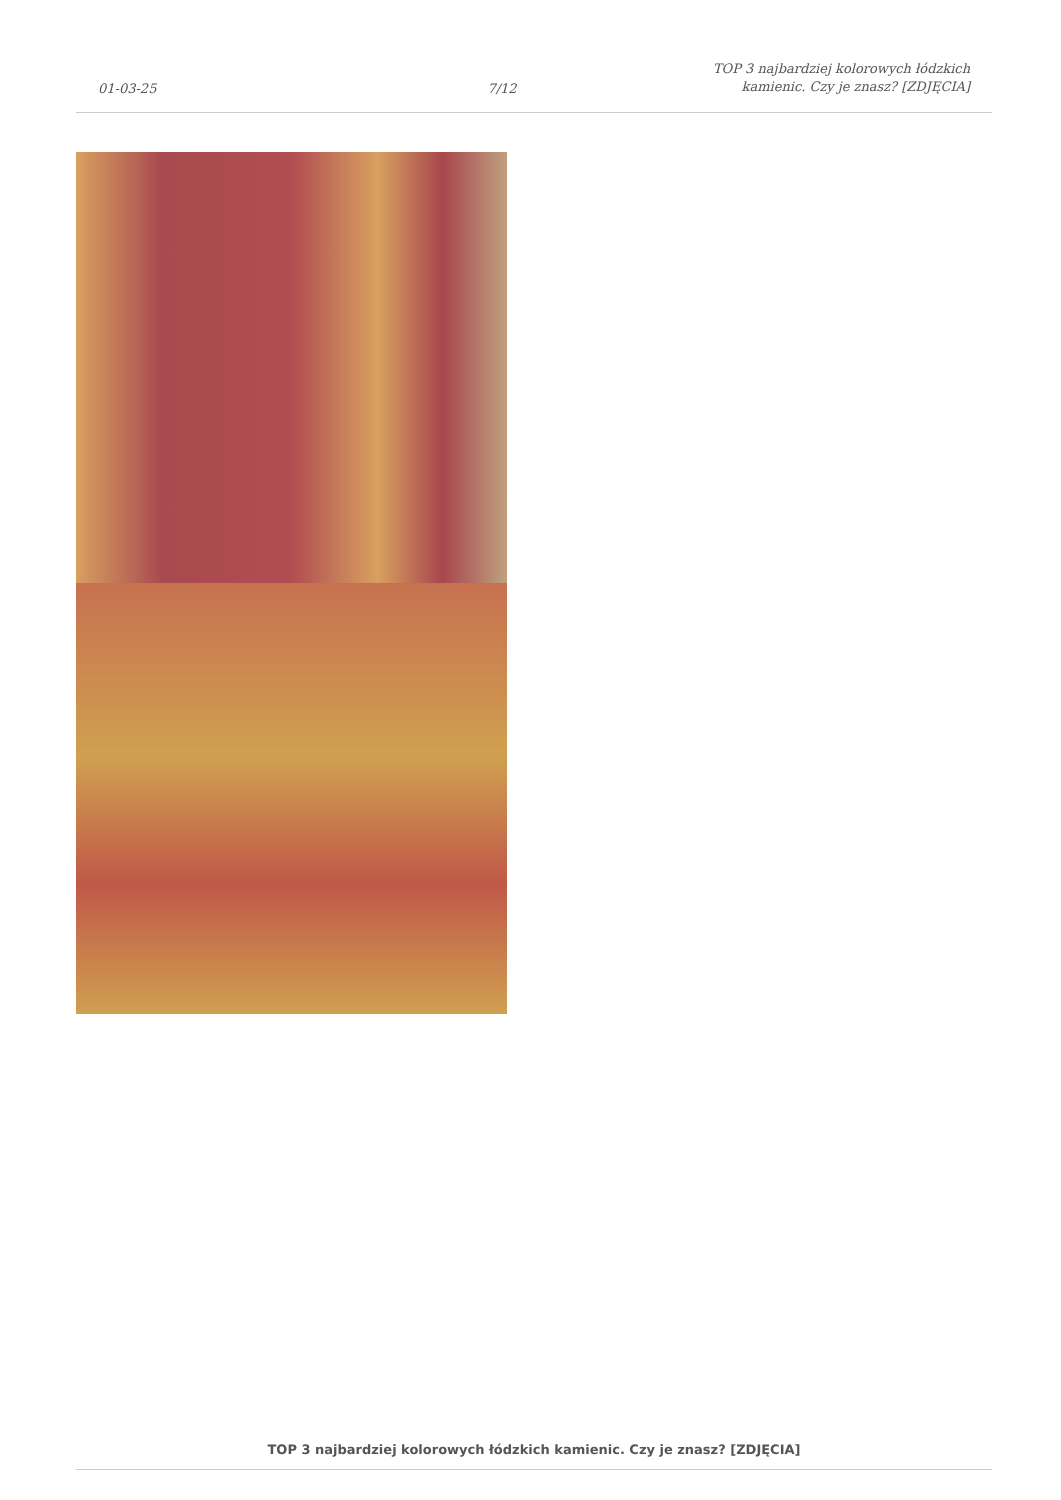01-03-25
7/12
TOP 3 najbardziej kolorowych łódzkich
kamienic. Czy je znasz? [ZDJĘCIA]
TOP 3 najbardziej kolorowych łódzkich kamienic. Czy je znasz? [ZDJĘCIA]